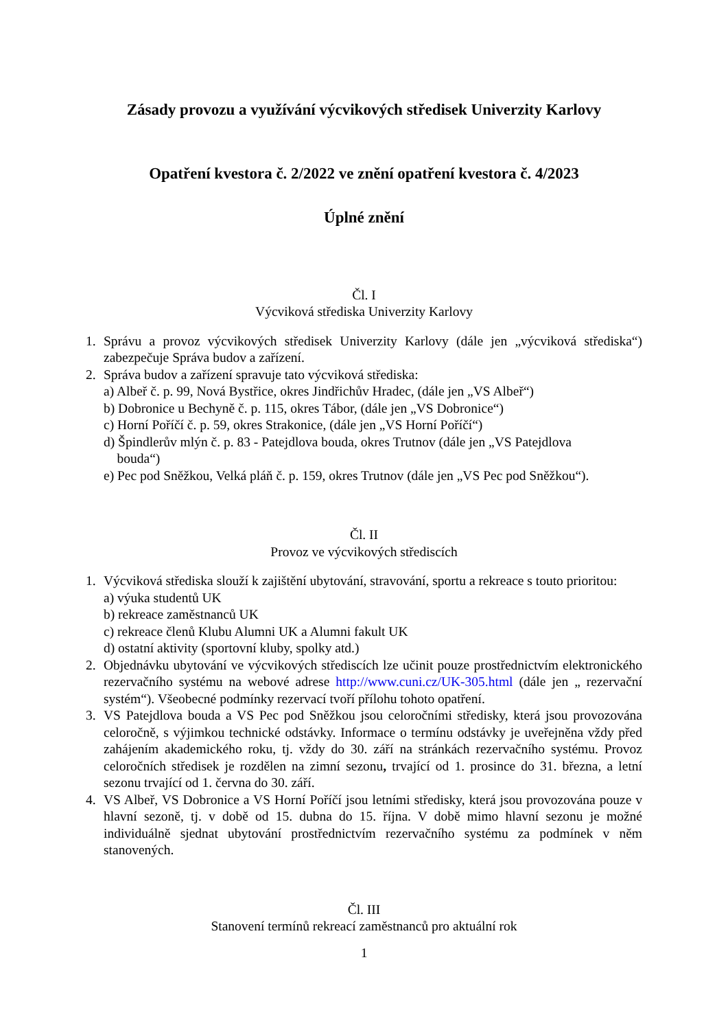Zásady provozu a využívání výcvikových středisek Univerzity Karlovy
Opatření kvestora č. 2/2022 ve znění opatření kvestora č. 4/2023
Úplné znění
Čl. I
Výcviková střediska Univerzity Karlovy
1. Správu a provoz výcvikových středisek Univerzity Karlovy (dále jen „výcviková střediska“) zabezpečuje Správa budov a zařízení.
2. Správa budov a zařízení spravuje tato výcviková střediska:
a) Albeř č. p. 99, Nová Bystřice, okres Jindřichův Hradec, (dále jen „VS Albeř“)
b) Dobronice u Bechyně č. p. 115, okres Tábor, (dále jen „VS Dobronice“)
c) Horní Poříčí č. p. 59, okres Strakonice, (dále jen „VS Horní Poříčí“)
d) Špindlerův mlýn č. p. 83 - Patejdlova bouda, okres Trutnov (dále jen „VS Patejdlova
bouda“)
e) Pec pod Sněžkou, Velká pláň č. p. 159, okres Trutnov (dále jen „VS Pec pod Sněžkou“).
Čl. II
Provoz ve výcvikových střediscích
1. Výcviková střediska slouží k zajištění ubytování, stravování, sportu a rekreace s touto prioritou:
a) výuka studentů UK
b) rekreace zaměstnanců UK
c) rekreace členů Klubu Alumni UK a Alumni fakult UK
d) ostatní aktivity (sportovní kluby, spolky atd.)
2. Objednávku ubytování ve výcvikových střediscích lze učinit pouze prostřednictvím elektronického rezervačního systému na webové adrese http://www.cuni.cz/UK-305.html (dále jen „ rezervační systém“). Všeobecné podmínky rezervací tvoří přílohu tohoto opatření.
3. VS Patejdlova bouda a VS Pec pod Sněžkou jsou celoročními středisky, která jsou provozována celoročně, s výjimkou technické odstávky. Informace o termínu odstávky je uveřejněna vždy před zahájením akademického roku, tj. vždy do 30. září na stránkách rezervačního systému. Provoz celoročních středisek je rozdělen na zimní sezonu, trvající od 1. prosince do 31. března, a letní sezonu trvající od 1. června do 30. září.
4. VS Albeř, VS Dobronice a VS Horní Poříčí jsou letními středisky, která jsou provozována pouze v hlavní sezoně, tj. v době od 15. dubna do 15. října. V době mimo hlavní sezonu je možné individuálně sjednat ubytování prostřednictvím rezervačního systému za podmínek v něm stanovených.
Čl. III
Stanovení termínů rekreací zaměstnanců pro aktuální rok
1